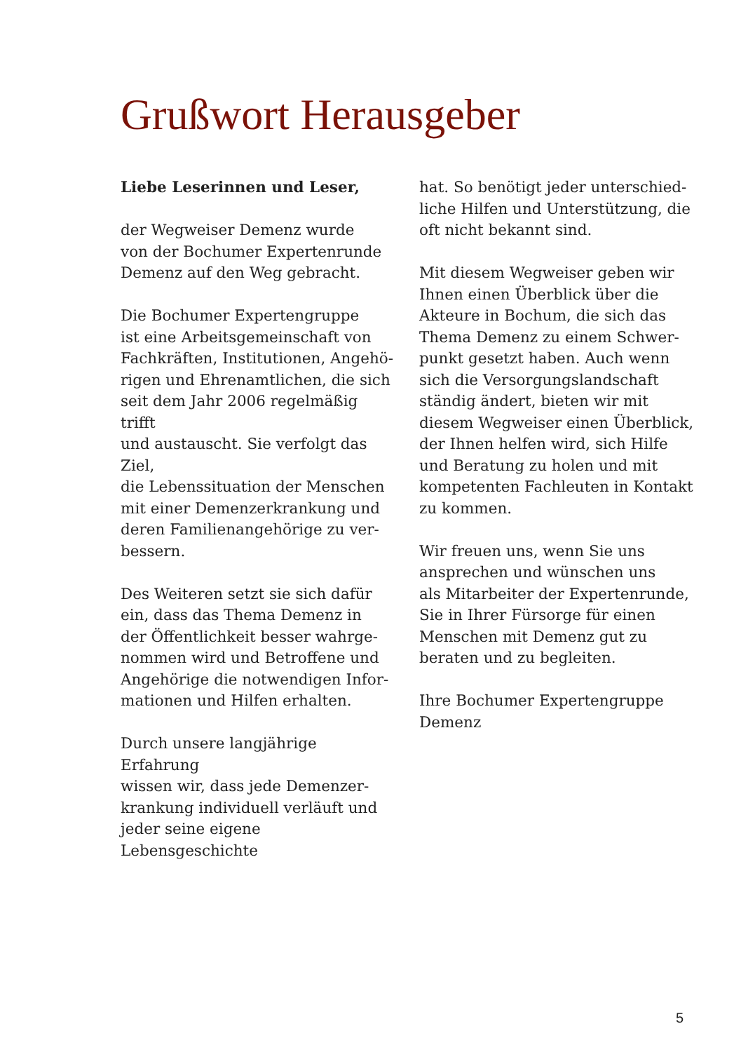Grußwort Herausgeber
Liebe Leserinnen und Leser,
der Wegweiser Demenz wurde
von der Bochumer Expertenrunde
Demenz auf den Weg gebracht.
Die Bochumer Expertengruppe
ist eine Arbeitsgemeinschaft von
Fachkräften, Institutionen, Angehö-
rigen und Ehrenamtlichen, die sich
seit dem Jahr 2006 regelmäßig trifft
und austauscht. Sie verfolgt das Ziel,
die Lebenssituation der Menschen
mit einer Demenzerkrankung und
deren Familienangehörige zu ver-
bessern.
Des Weiteren setzt sie sich dafür
ein, dass das Thema Demenz in
der Öffentlichkeit besser wahrge-
nommen wird und Betroffene und
Angehörige die notwendigen Infor-
mationen und Hilfen erhalten.
Durch unsere langjährige Erfahrung
wissen wir, dass jede Demenzer-
krankung individuell verläuft und
jeder seine eigene Lebensgeschichte
hat. So benötigt jeder unterschied-
liche Hilfen und Unterstützung, die
oft nicht bekannt sind.
Mit diesem Wegweiser geben wir
Ihnen einen Überblick über die
Akteure in Bochum, die sich das
Thema Demenz zu einem Schwer-
punkt gesetzt haben. Auch wenn
sich die Versorgungslandschaft
ständig ändert, bieten wir mit
diesem Wegweiser einen Überblick,
der Ihnen helfen wird, sich Hilfe
und Beratung zu holen und mit
kompetenten Fachleuten in Kontakt
zu kommen.
Wir freuen uns, wenn Sie uns
ansprechen und wünschen uns
als Mitarbeiter der Expertenrunde,
Sie in Ihrer Fürsorge für einen
Menschen mit Demenz gut zu
beraten und zu begleiten.
Ihre Bochumer Expertengruppe
Demenz
5